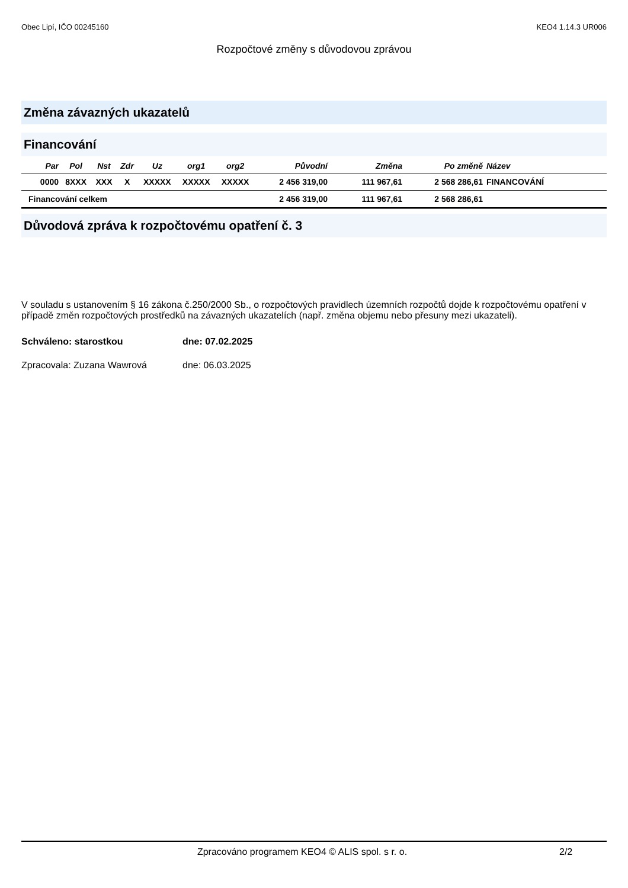Obec Lipí, IČO 00245160 KEO4 1.14.3 UR006
Rozpočtové změny s důvodovou zprávou
Změna závazných ukazatelů
Financování
| Par | Pol | Nst | Zdr | Uz | org1 | org2 | Původní | Změna | Po změně | Název |
| --- | --- | --- | --- | --- | --- | --- | --- | --- | --- | --- |
| 0000 | 8XXX | XXX | X | XXXXX | XXXXX | XXXXX | 2 456 319,00 | 111 967,61 | 2 568 286,61 | FINANCOVÁNÍ |
| Financování celkem | | | | | | | 2 456 319,00 | 111 967,61 | 2 568 286,61 | |
Důvodová zpráva k rozpočtovému opatření č. 3
V souladu s ustanovením § 16 zákona č.250/2000 Sb., o rozpočtových pravidlech územních rozpočtů dojde k rozpočtovému opatření v případě změn rozpočtových prostředků na závazných ukazatelích (např. změna objemu nebo přesuny mezi ukazateli).
Schváleno: starostkou dne: 07.02.2025
Zpracovala: Zuzana Wawrová dne: 06.03.2025
Zpracováno programem KEO4 © ALIS spol. s r. o. 2/2